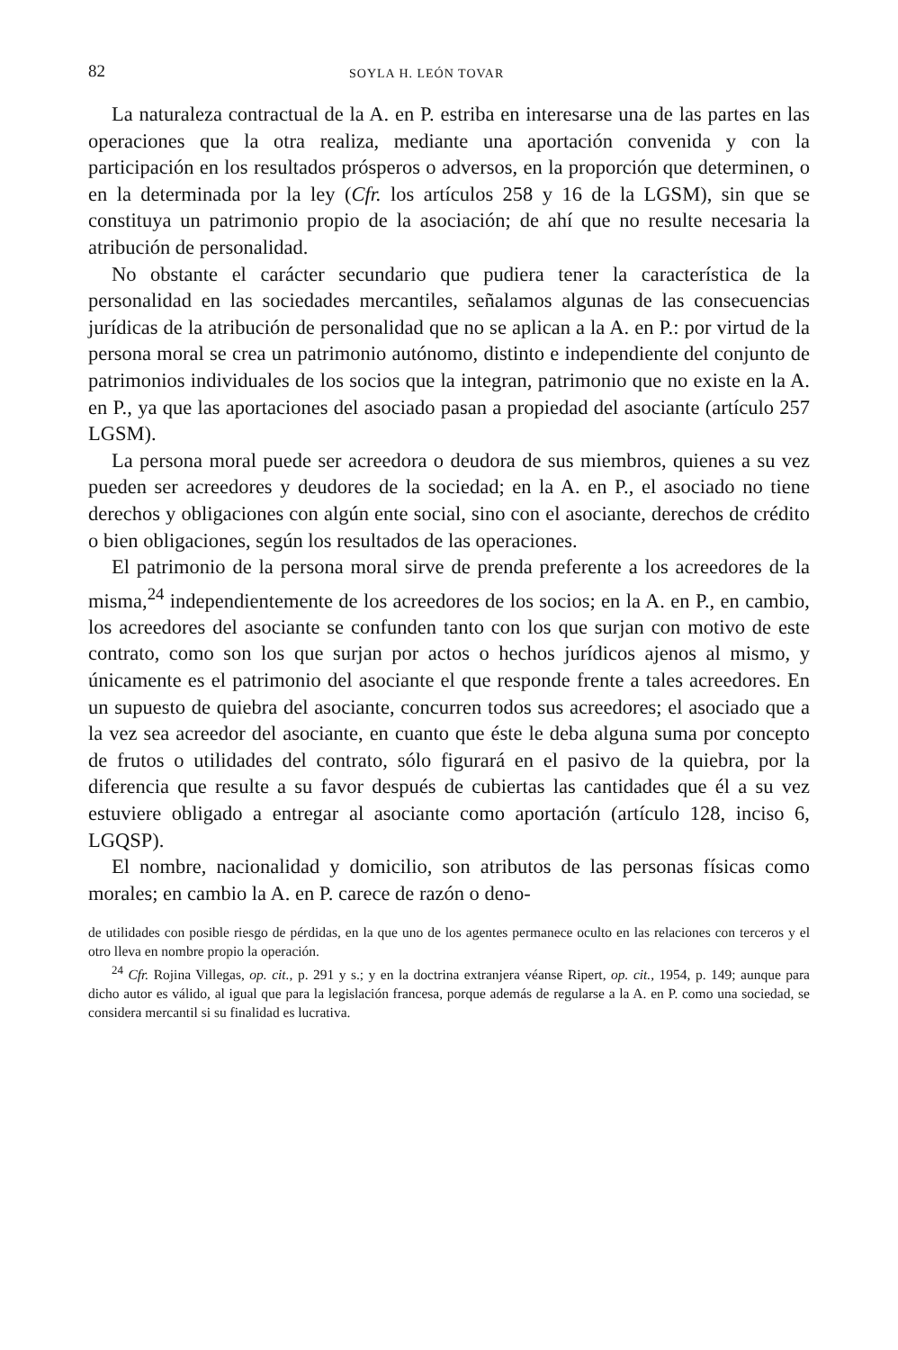82 SOYLA H. LEÓN TOVAR
La naturaleza contractual de la A. en P. estriba en interesarse una de las partes en las operaciones que la otra realiza, mediante una aportación convenida y con la participación en los resultados prósperos o adversos, en la proporción que determinen, o en la determinada por la ley (Cfr. los artículos 258 y 16 de la LGSM), sin que se constituya un patrimonio propio de la asociación; de ahí que no resulte necesaria la atribución de personalidad.
No obstante el carácter secundario que pudiera tener la característica de la personalidad en las sociedades mercantiles, señalamos algunas de las consecuencias jurídicas de la atribución de personalidad que no se aplican a la A. en P.: por virtud de la persona moral se crea un patrimonio autónomo, distinto e independiente del conjunto de patrimonios individuales de los socios que la integran, patrimonio que no existe en la A. en P., ya que las aportaciones del asociado pasan a propiedad del asociante (artículo 257 LGSM).
La persona moral puede ser acreedora o deudora de sus miembros, quienes a su vez pueden ser acreedores y deudores de la sociedad; en la A. en P., el asociado no tiene derechos y obligaciones con algún ente social, sino con el asociante, derechos de crédito o bien obligaciones, según los resultados de las operaciones.
El patrimonio de la persona moral sirve de prenda preferente a los acreedores de la misma,<sup>24</sup> independientemente de los acreedores de los socios; en la A. en P., en cambio, los acreedores del asociante se confunden tanto con los que surjan con motivo de este contrato, como son los que surjan por actos o hechos jurídicos ajenos al mismo, y únicamente es el patrimonio del asociante el que responde frente a tales acreedores. En un supuesto de quiebra del asociante, concurren todos sus acreedores; el asociado que a la vez sea acreedor del asociante, en cuanto que éste le deba alguna suma por concepto de frutos o utilidades del contrato, sólo figurará en el pasivo de la quiebra, por la diferencia que resulte a su favor después de cubiertas las cantidades que él a su vez estuviere obligado a entregar al asociante como aportación (artículo 128, inciso 6, LGQSP).
El nombre, nacionalidad y domicilio, son atributos de las personas físicas como morales; en cambio la A. en P. carece de razón o deno-
de utilidades con posible riesgo de pérdidas, en la que uno de los agentes permanece oculto en las relaciones con terceros y el otro lleva en nombre propio la operación.
<sup>24</sup> Cfr. Rojina Villegas, op. cit., p. 291 y s.; y en la doctrina extranjera véanse Ripert, op. cit., 1954, p. 149; aunque para dicho autor es válido, al igual que para la legislación francesa, porque además de regularse a la A. en P. como una sociedad, se considera mercantil si su finalidad es lucrativa.